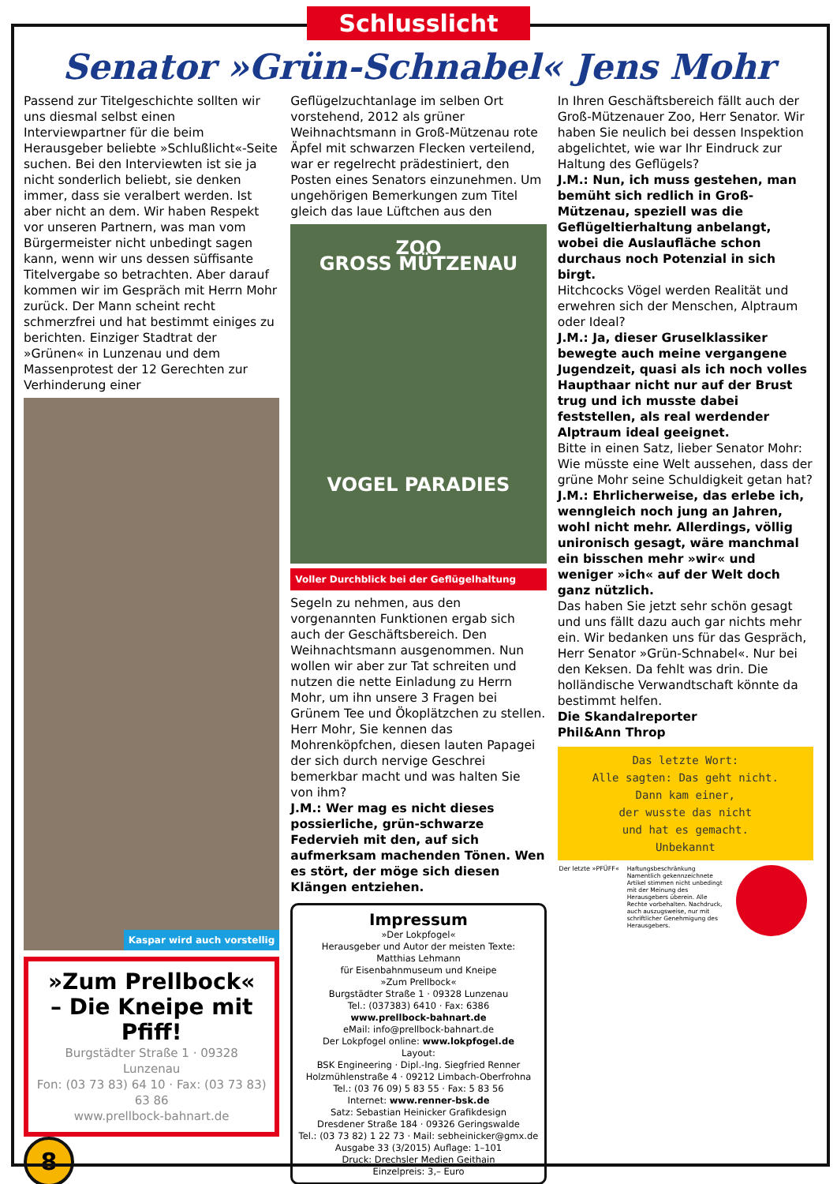Schlusslicht
Senator »Grün-Schnabel« Jens Mohr
Passend zur Titelgeschichte sollten wir uns diesmal selbst einen Interviewpartner für die beim Herausgeber beliebte »Schlußlicht«-Seite suchen. Bei den Interviewten ist sie ja nicht sonderlich beliebt, sie denken immer, dass sie veralbert werden. Ist aber nicht an dem. Wir haben Respekt vor unseren Partnern, was man vom Bürgermeister nicht unbedingt sagen kann, wenn wir uns dessen süffisante Titelvergabe so betrachten. Aber darauf kommen wir im Gespräch mit Herrn Mohr zurück. Der Mann scheint recht schmerzfrei und hat bestimmt einiges zu berichten. Einziger Stadtrat der »Grünen« in Lunzenau und dem Massenprotest der 12 Gerechten zur Verhinderung einer
Kaspar wird auch vorstellig
»Zum Prellbock«
– Die Kneipe mit Pfiff!
Burgstädter Straße 1 · 09328 Lunzenau
Fon: (03 73 83) 64 10 · Fax: (03 73 83) 63 86
www.prellbock-bahnart.de
8
Geflügelzuchtanlage im selben Ort vorstehend, 2012 als grüner Weihnachtsmann in Groß-Mützenau rote Äpfel mit schwarzen Flecken verteilend, war er regelrecht prädestiniert, den Posten eines Senators einzunehmen. Um ungehörigen Bemerkungen zum Titel gleich das laue Lüftchen aus den
ZOO
GROSS MÜTZENAU
VOGEL PARADIES
Voller Durchblick bei der Geflügelhaltung
Segeln zu nehmen, aus den vorgenannten Funktionen ergab sich auch der Geschäftsbereich. Den Weihnachtsmann ausgenommen. Nun wollen wir aber zur Tat schreiten und nutzen die nette Einladung zu Herrn Mohr, um ihn unsere 3 Fragen bei Grünem Tee und Ökoplätzchen zu stellen.
Herr Mohr, Sie kennen das Mohrenköpfchen, diesen lauten Papagei der sich durch nervige Geschrei bemerkbar macht und was halten Sie von ihm?
J.M.: Wer mag es nicht dieses possierliche, grün-schwarze Federvieh mit den, auf sich aufmerksam machenden Tönen. Wen es stört, der möge sich diesen Klängen entziehen.
Impressum
»Der Lokpfogel«
Herausgeber und Autor der meisten Texte:
Matthias Lehmann
für Eisenbahnmuseum und Kneipe
»Zum Prellbock«
Burgstädter Straße 1 · 09328 Lunzenau
Tel.: (037383) 6410 · Fax: 6386
www.prellbock-bahnart.de
eMail: info@prellbock-bahnart.de
Der Lokpfogel online: www.lokpfogel.de
Layout:
BSK Engineering · Dipl.-Ing. Siegfried Renner
Holzmühlenstraße 4 · 09212 Limbach-Oberfrohna
Tel.: (03 76 09) 5 83 55 · Fax: 5 83 56
Internet: www.renner-bsk.de
Satz: Sebastian Heinicker Grafikdesign
Dresdener Straße 184 · 09326 Geringswalde
Tel.: (03 73 82) 1 22 73 · Mail: sebheinicker@gmx.de
Ausgabe 33 (3/2015) Auflage: 1–101
Druck: Drechsler Medien Geithain
Einzelpreis: 3,– Euro
In Ihren Geschäftsbereich fällt auch der Groß-Mützenauer Zoo, Herr Senator. Wir haben Sie neulich bei dessen Inspektion abgelichtet, wie war Ihr Eindruck zur Haltung des Geflügels?
J.M.: Nun, ich muss gestehen, man bemüht sich redlich in Groß-Mützenau, speziell was die Geflügeltierhaltung anbelangt, wobei die Auslaufläche schon durchaus noch Potenzial in sich birgt.
Hitchcocks Vögel werden Realität und erwehren sich der Menschen, Alptraum oder Ideal?
J.M.: Ja, dieser Gruselklassiker bewegte auch meine vergangene Jugendzeit, quasi als ich noch volles Haupthaar nicht nur auf der Brust trug und ich musste dabei feststellen, als real werdender Alptraum ideal geeignet.
Bitte in einen Satz, lieber Senator Mohr: Wie müsste eine Welt aussehen, dass der grüne Mohr seine Schuldigkeit getan hat?
J.M.: Ehrlicherweise, das erlebe ich, wenngleich noch jung an Jahren, wohl nicht mehr. Allerdings, völlig unironisch gesagt, wäre manchmal ein bisschen mehr »wir« und weniger »ich« auf der Welt doch ganz nützlich.
Das haben Sie jetzt sehr schön gesagt und uns fällt dazu auch gar nichts mehr ein. Wir bedanken uns für das Gespräch, Herr Senator »Grün-Schnabel«. Nur bei den Keksen. Da fehlt was drin. Die holländische Verwandtschaft könnte da bestimmt helfen.
Die Skandalreporter
Phil&Ann Throp
Das letzte Wort:
Alle sagten: Das geht nicht.
Dann kam einer,
der wusste das nicht
und hat es gemacht.
Unbekannt
Der letzte »PFÜFF«
Haftungsbeschränkung Namentlich gekennzeichnete Artikel stimmen nicht unbedingt mit der Meinung des Herausgebers überein. Alle Rechte vorbehalten. Nachdruck, auch auszugsweise, nur mit schriftlicher Genehmigung des Herausgebers.